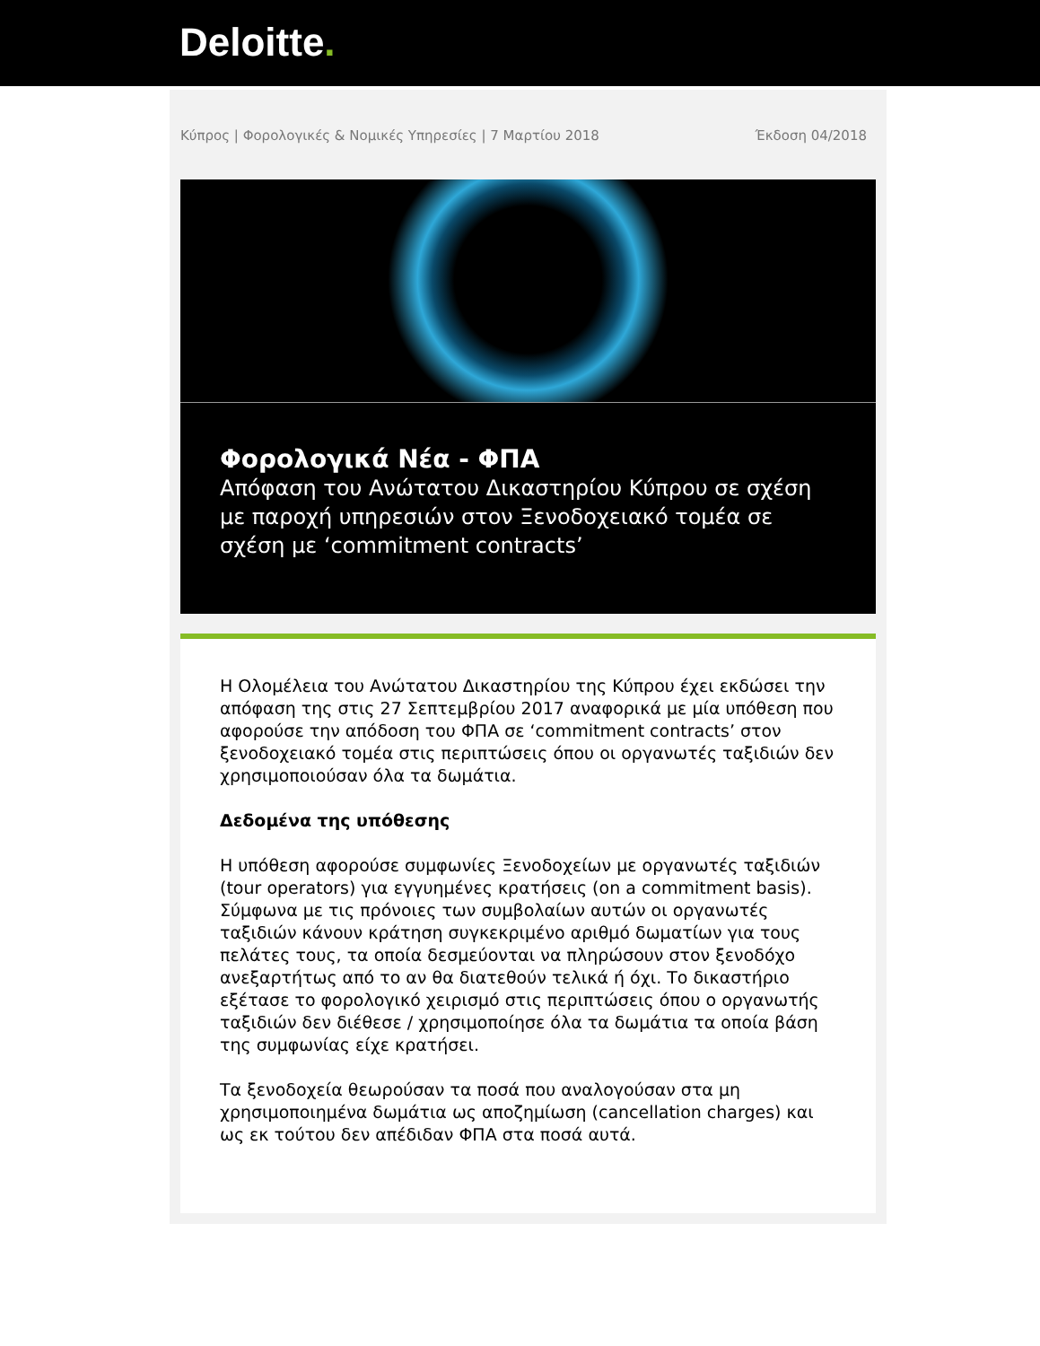Deloitte.
Κύπρος | Φορολογικές & Νομικές Υπηρεσίες | 7 Μαρτίου 2018 Έκδοση 04/2018
Φορολογικά Νέα - ΦΠΑ
Απόφαση του Ανώτατου Δικαστηρίου Κύπρου σε σχέση με παροχή υπηρεσιών στον Ξενοδοχειακό τομέα σε σχέση με ‘commitment contracts’
Η Ολομέλεια του Ανώτατου Δικαστηρίου της Κύπρου έχει εκδώσει την απόφαση της στις 27 Σεπτεμβρίου 2017 αναφορικά με μία υπόθεση που αφορούσε την απόδοση του ΦΠΑ σε ‘commitment contracts’ στον ξενοδοχειακό τομέα στις περιπτώσεις όπου οι οργανωτές ταξιδιών δεν χρησιμοποιούσαν όλα τα δωμάτια.
Δεδομένα της υπόθεσης
Η υπόθεση αφορούσε συμφωνίες Ξενοδοχείων με οργανωτές ταξιδιών (tour operators) για εγγυημένες κρατήσεις (on a commitment basis). Σύμφωνα με τις πρόνοιες των συμβολαίων αυτών οι οργανωτές ταξιδιών κάνουν κράτηση συγκεκριμένο αριθμό δωματίων για τους πελάτες τους, τα οποία δεσμεύονται να πληρώσουν στον ξενοδόχο ανεξαρτήτως από το αν θα διατεθούν τελικά ή όχι. Το δικαστήριο εξέτασε το φορολογικό χειρισμό στις περιπτώσεις όπου ο οργανωτής ταξιδιών δεν διέθεσε / χρησιμοποίησε όλα τα δωμάτια τα οποία βάση της συμφωνίας είχε κρατήσει.
Τα ξενοδοχεία θεωρούσαν τα ποσά που αναλογούσαν στα μη χρησιμοποιημένα δωμάτια ως αποζημίωση (cancellation charges) και ως εκ τούτου δεν απέδιδαν ΦΠΑ στα ποσά αυτά.